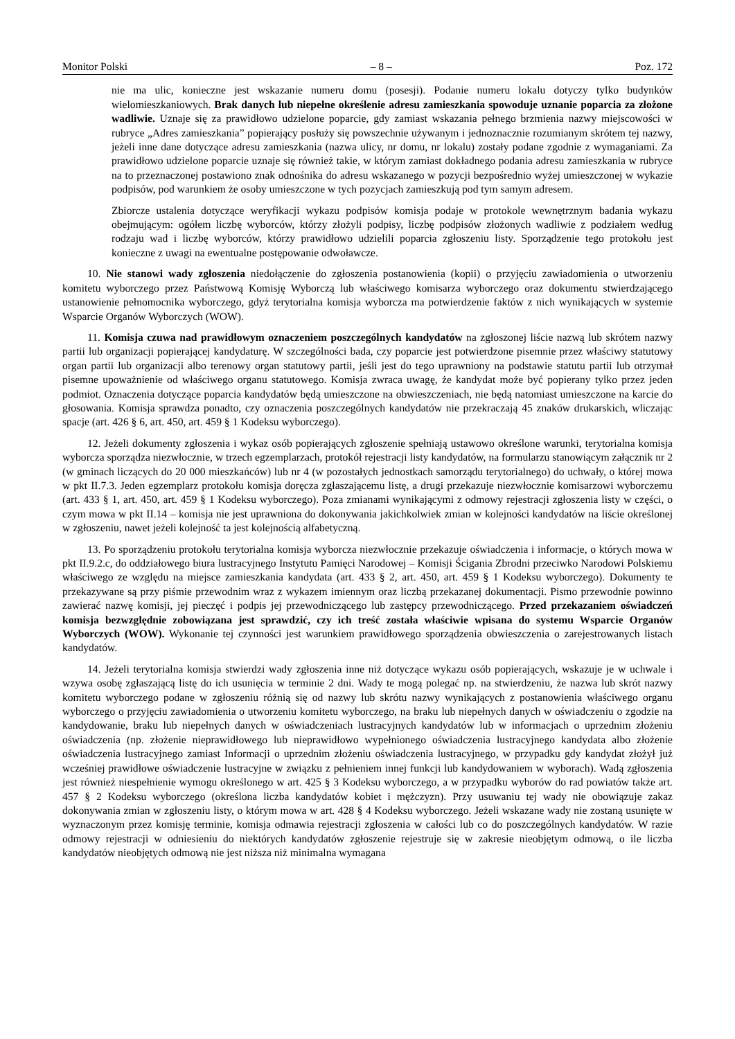Monitor Polski – 8 – Poz. 172
nie ma ulic, konieczne jest wskazanie numeru domu (posesji). Podanie numeru lokalu dotyczy tylko budynków wielomieszkaniowych. Brak danych lub niepełne określenie adresu zamieszkania spowoduje uznanie poparcia za złożone wadliwie. Uznaje się za prawidłowo udzielone poparcie, gdy zamiast wskazania pełnego brzmienia nazwy miejscowości w rubryce „Adres zamieszkania” popierający posłuży się powszechnie używanym i jednoznacznie rozumianym skrótem tej nazwy, jeżeli inne dane dotyczące adresu zamieszkania (nazwa ulicy, nr domu, nr lokalu) zostały podane zgodnie z wymaganiami. Za prawidłowo udzielone poparcie uznaje się również takie, w którym zamiast dokładnego podania adresu zamieszkania w rubryce na to przeznaczonej postawiono znak odnośnika do adresu wskazanego w pozycji bezpośrednio wyżej umieszczonej w wykazie podpisów, pod warunkiem że osoby umieszczone w tych pozycjach zamieszkują pod tym samym adresem.
Zbiorcze ustalenia dotyczące weryfikacji wykazu podpisów komisja podaje w protokole wewnętrznym badania wykazu obejmującym: ogółem liczbę wyborców, którzy złożyli podpisy, liczbę podpisów złożonych wadliwie z podziałem według rodzaju wad i liczbę wyborców, którzy prawidłowo udzielili poparcia zgłoszeniu listy. Sporządzenie tego protokołu jest konieczne z uwagi na ewentualne postępowanie odwoławcze.
10. Nie stanowi wady zgłoszenia niedołączenie do zgłoszenia postanowienia (kopii) o przyjęciu zawiadomienia o utworzeniu komitetu wyborczego przez Państwową Komisję Wyborczą lub właściwego komisarza wyborczego oraz dokumentu stwierdzającego ustanowienie pełnomocnika wyborczego, gdyż terytorialna komisja wyborcza ma potwierdzenie faktów z nich wynikających w systemie Wsparcie Organów Wyborczych (WOW).
11. Komisja czuwa nad prawidłowym oznaczeniem poszczególnych kandydatów na zgłoszonej liście nazwą lub skrótem nazwy partii lub organizacji popierającej kandydaturę. W szczególności bada, czy poparcie jest potwierdzone pisemnie przez właściwy statutowy organ partii lub organizacji albo terenowy organ statutowy partii, jeśli jest do tego uprawniony na podstawie statutu partii lub otrzymał pisemne upoważnienie od właściwego organu statutowego. Komisja zwraca uwagę, że kandydat może być popierany tylko przez jeden podmiot. Oznaczenia dotyczące poparcia kandydatów będą umieszczone na obwieszczeniach, nie będą natomiast umieszczone na karcie do głosowania. Komisja sprawdza ponadto, czy oznaczenia poszczególnych kandydatów nie przekraczają 45 znaków drukarskich, wliczając spacje (art. 426 § 6, art. 450, art. 459 § 1 Kodeksu wyborczego).
12. Jeżeli dokumenty zgłoszenia i wykaz osób popierających zgłoszenie spełniają ustawowo określone warunki, terytorialna komisja wyborcza sporządza niezwłocznie, w trzech egzemplarzach, protokół rejestracji listy kandydatów, na formularzu stanowiącym załącznik nr 2 (w gminach liczących do 20 000 mieszkańców) lub nr 4 (w pozostałych jednostkach samorządu terytorialnego) do uchwały, o której mowa w pkt II.7.3. Jeden egzemplarz protokołu komisja doręcza zgłaszającemu listę, a drugi przekazuje niezwłocznie komisarzowi wyborczemu (art. 433 § 1, art. 450, art. 459 § 1 Kodeksu wyborczego). Poza zmianami wynikającymi z odmowy rejestracji zgłoszenia listy w części, o czym mowa w pkt II.14 – komisja nie jest uprawniona do dokonywania jakichkolwiek zmian w kolejności kandydatów na liście określonej w zgłoszeniu, nawet jeżeli kolejność ta jest kolejnością alfabetyczną.
13. Po sporządzeniu protokołu terytorialna komisja wyborcza niezwłocznie przekazuje oświadczenia i informacje, o których mowa w pkt II.9.2.c, do oddziałowego biura lustracyjnego Instytutu Pamięci Narodowej – Komisji Ścigania Zbrodni przeciwko Narodowi Polskiemu właściwego ze względu na miejsce zamieszkania kandydata (art. 433 § 2, art. 450, art. 459 § 1 Kodeksu wyborczego). Dokumenty te przekazywane są przy piśmie przewodnim wraz z wykazem imiennym oraz liczbą przekazanej dokumentacji. Pismo przewodnie powinno zawierać nazwę komisji, jej pieczęć i podpis jej przewodniczącego lub zastępcy przewodniczącego. Przed przekazaniem oświadczeń komisja bezwzględnie zobowiązana jest sprawdzić, czy ich treść została właściwie wpisana do systemu Wsparcie Organów Wyborczych (WOW). Wykonanie tej czynności jest warunkiem prawidłowego sporządzenia obwieszczenia o zarejestrowanych listach kandydatów.
14. Jeżeli terytorialna komisja stwierdzi wady zgłoszenia inne niż dotyczące wykazu osób popierających, wskazuje je w uchwale i wzywa osobę zgłaszającą listę do ich usunięcia w terminie 2 dni. Wady te mogą polegać np. na stwierdzeniu, że nazwa lub skrót nazwy komitetu wyborczego podane w zgłoszeniu różnią się od nazwy lub skrótu nazwy wynikających z postanowienia właściwego organu wyborczego o przyjęciu zawiadomienia o utworzeniu komitetu wyborczego, na braku lub niepełnych danych w oświadczeniu o zgodzie na kandydowanie, braku lub niepełnych danych w oświadczeniach lustracyjnych kandydatów lub w informacjach o uprzednim złożeniu oświadczenia (np. złożenie nieprawidłowego lub nieprawidłowo wypełnionego oświadczenia lustracyjnego kandydata albo złożenie oświadczenia lustracyjnego zamiast Informacji o uprzednim złożeniu oświadczenia lustracyjnego, w przypadku gdy kandydat złożył już wcześniej prawidłowe oświadczenie lustracyjne w związku z pełnieniem innej funkcji lub kandydowaniem w wyborach). Wadą zgłoszenia jest również niespełnienie wymogu określonego w art. 425 § 3 Kodeksu wyborczego, a w przypadku wyborów do rad powiatów także art. 457 § 2 Kodeksu wyborczego (określona liczba kandydatów kobiet i mężczyzn). Przy usuwaniu tej wady nie obowiązuje zakaz dokonywania zmian w zgłoszeniu listy, o którym mowa w art. 428 § 4 Kodeksu wyborczego. Jeżeli wskazane wady nie zostaną usunięte w wyznaczonym przez komisję terminie, komisja odmawia rejestracji zgłoszenia w całości lub co do poszczególnych kandydatów. W razie odmowy rejestracji w odniesieniu do niektórych kandydatów zgłoszenie rejestruje się w zakresie nieobjętym odmową, o ile liczba kandydatów nieobjętych odmową nie jest niższa niż minimalna wymagana